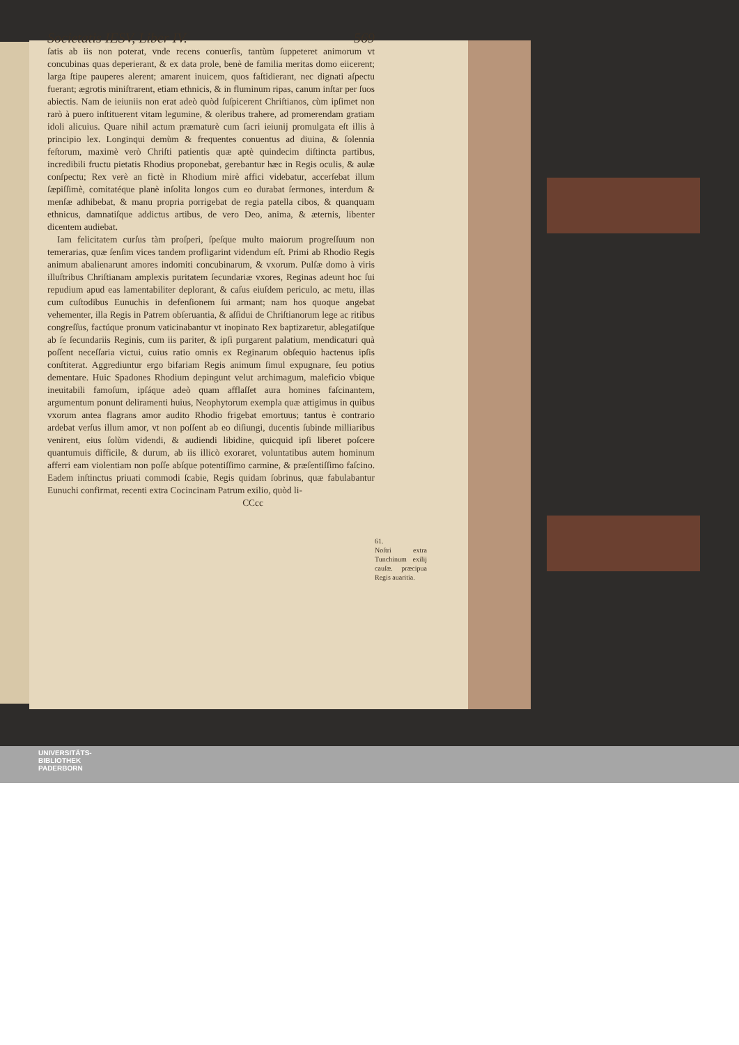Societatis IESV, Liber IV. 569
ſatis ab iis non poterat, vnde recens conuerſis, tantùm ſuppeteret animorum vt concubinas quas deperierant, & ex data prole, benè de familia meritas domo eiicerent; larga ſtipe pauperes alerent; amarent inuicem, quos faſtidierant, nec dignati aſpectu fuerant; ægrotis miniſtrarent, etiam ethnicis, & in fluminum ripas, canum inſtar per ſuos abiectis. Nam de ieiuniis non erat adeò quòd ſuſpicerent Chriſtianos, cùm ipſimet non rarò à puero inſtituerent vitam legumine, & oleribus trahere, ad promerendam gratiam idoli alicuius. Quare nihil actum præmaturè cum ſacri ieiunij promulgata eſt illis à principio lex. Longinqui demùm & frequentes conuentus ad diuina, & ſolennia feſtorum, maximè verò Chriſti patientis quæ aptè quindecim diſtincta partibus, incredibili fructu pietatis Rhodius proponebat, gerebantur hæc in Regis oculis, & aulæ conſpectu; Rex verè an fictè in Rhodium mirè affici videbatur, accerſebat illum ſæpiſſimè, comitatéque planè inſolita longos cum eo durabat ſermones, interdum & menſæ adhibebat, & manu propria porrigebat de regia patella cibos, & quanquam ethnicus, damnatiſque addictus artibus, de vero Deo, anima, & æternis, libenter dicentem audiebat.
Iam felicitatem curſus tàm proſperi, ſpeſque multo maiorum progreſſuum non temerarias, quæ ſenſim vices tandem profligarint videndum eſt. Primi ab Rhodio Regis animum abalienarunt amores indomiti concubinarum, & vxorum. Pulſæ domo à viris illuſtribus Chriſtianam amplexis puritatem ſecundariæ vxores, Reginas adeunt hoc ſui repudium apud eas lamentabiliter deplorant, & caſus eiuſdem periculo, ac metu, illas cum cuſtodibus Eunuchis in defenſionem ſui armant; nam hos quoque angebat vehementer, illa Regis in Patrem obſeruantia, & aſſidui de Chriſtianorum lege ac ritibus congreſſus, factúque pronum vaticinabantur vt inopinato Rex baptizaretur, ablegatiſque ab ſe ſecundariis Reginis, cum iis pariter, & ipſi purgarent palatium, mendicaturi quà poſſent neceſſaria victui, cuius ratio omnis ex Reginarum obſequio hactenus ipſis conſtiterat. Aggrediuntur ergo bifariam Regis animum ſimul expugnare, ſeu potius dementare. Huic Spadones Rhodium depingunt velut archimagum, maleficio vbique ineuitabili famoſum, ipſáque adeò quam afflaſſet aura homines faſcinantem, argumentum ponunt deliramenti huius, Neophytorum exempla quæ attigimus in quibus vxorum antea flagrans amor audito Rhodio frigebat emortuus; tantus è contrario ardebat verſus illum amor, vt non poſſent ab eo diſiungi, ducentis ſubinde milliaribus venirent, eius ſolùm videndi, & audiendi libidine, quicquid ipſi liberet poſcere quantumuis difficile, & durum, ab iis illicò exoraret, voluntatibus autem hominum afferri eam violentiam non poſſe abſque potentiſſimo carmine, & præſentiſſimo faſcino. Eadem inſtinctus priuati commodi ſcabie, Regis quidam ſobrinus, quæ fabulabantur Eunuchi confirmat, recenti extra Cocincinam Patrum exilio, quòd li-
CCcc
61.
Noſtri extra Tunchinum exilij cauſæ. præcipua Regis auaritia.
UNIVERSITÄTS-
BIBLIOTHEK
PADERBORN